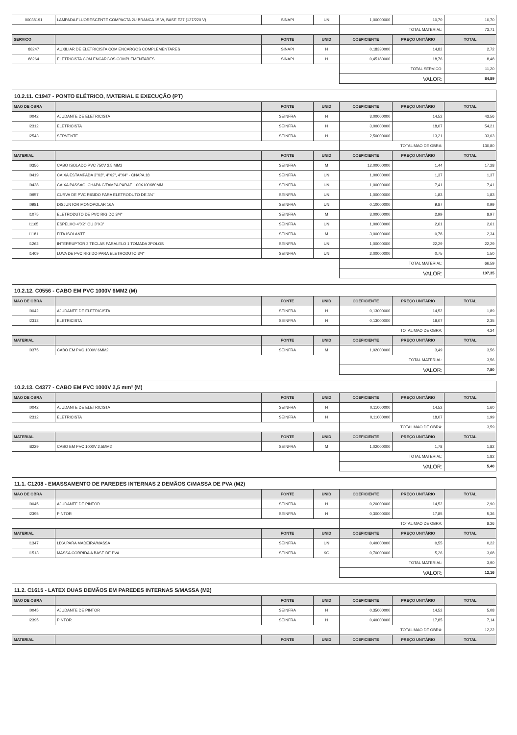| 00038191 | LAMPADA FLUORESCENTE COMPACTA 2U BRANCA 15 W, BASE E27 (127/220 V) | SINAPI | UN | 1,00000000 | 10,70 | 10,70 |
| | | | | TOTAL MATERIAL: | | 73,71 |
| SERVICO | | FONTE | UNID | COEFICIENTE | PREÇO UNITÁRIO | TOTAL |
| 88247 | AUXILIAR DE ELETRICISTA COM ENCARGOS COMPLEMENTARES | SINAPI | H | 0,18330000 | 14,82 | 2,72 |
| 88264 | ELETRICISTA COM ENCARGOS COMPLEMENTARES | SINAPI | H | 0,45180000 | 18,76 | 8,48 |
| | | | | TOTAL SERVICO: | | 11,20 |
| | | | | VALOR: | | 84,89 |
| 10.2.11. C1947 - PONTO ELÉTRICO, MATERIAL E EXECUÇÃO (PT) | | | | | | |
| MAO DE OBRA | | FONTE | UNID | COEFICIENTE | PREÇO UNITÁRIO | TOTAL |
| I0042 | AJUDANTE DE ELETRICISTA | SEINFRA | H | 3,00000000 | 14,52 | 43,56 |
| I2312 | ELETRICISTA | SEINFRA | H | 3,00000000 | 18,07 | 54,21 |
| I2543 | SERVENTE | SEINFRA | H | 2,50000000 | 13,21 | 33,03 |
| | | | | TOTAL MAO DE OBRA: | | 130,80 |
| MATERIAL | | FONTE | UNID | COEFICIENTE | PREÇO UNITÁRIO | TOTAL |
| I0356 | CABO ISOLADO PVC 750V 2,5 MM2 | SEINFRA | M | 12,00000000 | 1,44 | 17,28 |
| I0419 | CAIXA ESTAMPADA 3"X3", 4"X2", 4"X4" - CHAPA 18 | SEINFRA | UN | 1,00000000 | 1,37 | 1,37 |
| I0428 | CAIXA PASSAG. CHAPA C/TAMPA PARAF. 100X100X80MM | SEINFRA | UN | 1,00000000 | 7,41 | 7,41 |
| I0957 | CURVA DE PVC RIGIDO PARA ELETRODUTO DE 3/4" | SEINFRA | UN | 1,00000000 | 1,83 | 1,83 |
| I0981 | DISJUNTOR MONOPOLAR 16A | SEINFRA | UN | 0,10000000 | 9,87 | 0,99 |
| I1075 | ELETRODUTO DE PVC RIGIDO 3/4" | SEINFRA | M | 3,00000000 | 2,99 | 8,97 |
| I1105 | ESPELHO 4"X2" OU 3"X3" | SEINFRA | UN | 1,00000000 | 2,61 | 2,61 |
| I1181 | FITA ISOLANTE | SEINFRA | M | 3,00000000 | 0,78 | 2,34 |
| I1262 | INTERRUPTOR 2 TECLAS PARALELO 1 TOMADA 2POLOS | SEINFRA | UN | 1,00000000 | 22,29 | 22,29 |
| I1409 | LUVA DE PVC RIGIDO PARA ELETRODUTO 3/4" | SEINFRA | UN | 2,00000000 | 0,75 | 1,50 |
| | | | | TOTAL MATERIAL: | | 66,59 |
| | | | | VALOR: | | 197,35 |
| 10.2.12. C0556 - CABO EM PVC 1000V 6MM2 (M) | | | | | | |
| MAO DE OBRA | | FONTE | UNID | COEFICIENTE | PREÇO UNITÁRIO | TOTAL |
| I0042 | AJUDANTE DE ELETRICISTA | SEINFRA | H | 0,13000000 | 14,52 | 1,89 |
| I2312 | ELETRICISTA | SEINFRA | H | 0,13000000 | 18,07 | 2,35 |
| | | | | TOTAL MAO DE OBRA: | | 4,24 |
| MATERIAL | | FONTE | UNID | COEFICIENTE | PREÇO UNITÁRIO | TOTAL |
| I0375 | CABO EM PVC 1000V 6MM2 | SEINFRA | M | 1,02000000 | 3,49 | 3,56 |
| | | | | TOTAL MATERIAL: | | 3,56 |
| | | | | VALOR: | | 7,80 |
| 10.2.13. C4377 - CABO EM PVC 1000V 2,5 mm² (M) | | | | | | |
| MAO DE OBRA | | FONTE | UNID | COEFICIENTE | PREÇO UNITÁRIO | TOTAL |
| I0042 | AJUDANTE DE ELETRICISTA | SEINFRA | H | 0,11000000 | 14,52 | 1,60 |
| I2312 | ELETRICISTA | SEINFRA | H | 0,11000000 | 18,07 | 1,99 |
| | | | | TOTAL MAO DE OBRA: | | 3,59 |
| MATERIAL | | FONTE | UNID | COEFICIENTE | PREÇO UNITÁRIO | TOTAL |
| I8229 | CABO EM PVC 1000V 2,5MM2 | SEINFRA | M | 1,02000000 | 1,78 | 1,82 |
| | | | | TOTAL MATERIAL: | | 1,82 |
| | | | | VALOR: | | 5,40 |
| 11.1. C1208 - EMASSAMENTO DE PAREDES INTERNAS 2 DEMÃOS C/MASSA DE PVA (M2) | | | | | | |
| MAO DE OBRA | | FONTE | UNID | COEFICIENTE | PREÇO UNITÁRIO | TOTAL |
| I0045 | AJUDANTE DE PINTOR | SEINFRA | H | 0,20000000 | 14,52 | 2,90 |
| I2395 | PINTOR | SEINFRA | H | 0,30000000 | 17,85 | 5,36 |
| | | | | TOTAL MAO DE OBRA: | | 8,26 |
| MATERIAL | | FONTE | UNID | COEFICIENTE | PREÇO UNITÁRIO | TOTAL |
| I1347 | LIXA PARA MADEIRA/MASSA | SEINFRA | UN | 0,40000000 | 0,55 | 0,22 |
| I1513 | MASSA CORRIDA A BASE DE PVA | SEINFRA | KG | 0,70000000 | 5,26 | 3,68 |
| | | | | TOTAL MATERIAL: | | 3,90 |
| | | | | VALOR: | | 12,16 |
| 11.2. C1615 - LATEX DUAS DEMÃOS EM PAREDES INTERNAS S/MASSA (M2) | | | | | | |
| MAO DE OBRA | | FONTE | UNID | COEFICIENTE | PREÇO UNITÁRIO | TOTAL |
| I0045 | AJUDANTE DE PINTOR | SEINFRA | H | 0,35000000 | 14,52 | 5,08 |
| I2395 | PINTOR | SEINFRA | H | 0,40000000 | 17,85 | 7,14 |
| | | | | TOTAL MAO DE OBRA: | | 12,22 |
| MATERIAL | | FONTE | UNID | COEFICIENTE | PREÇO UNITÁRIO | TOTAL |